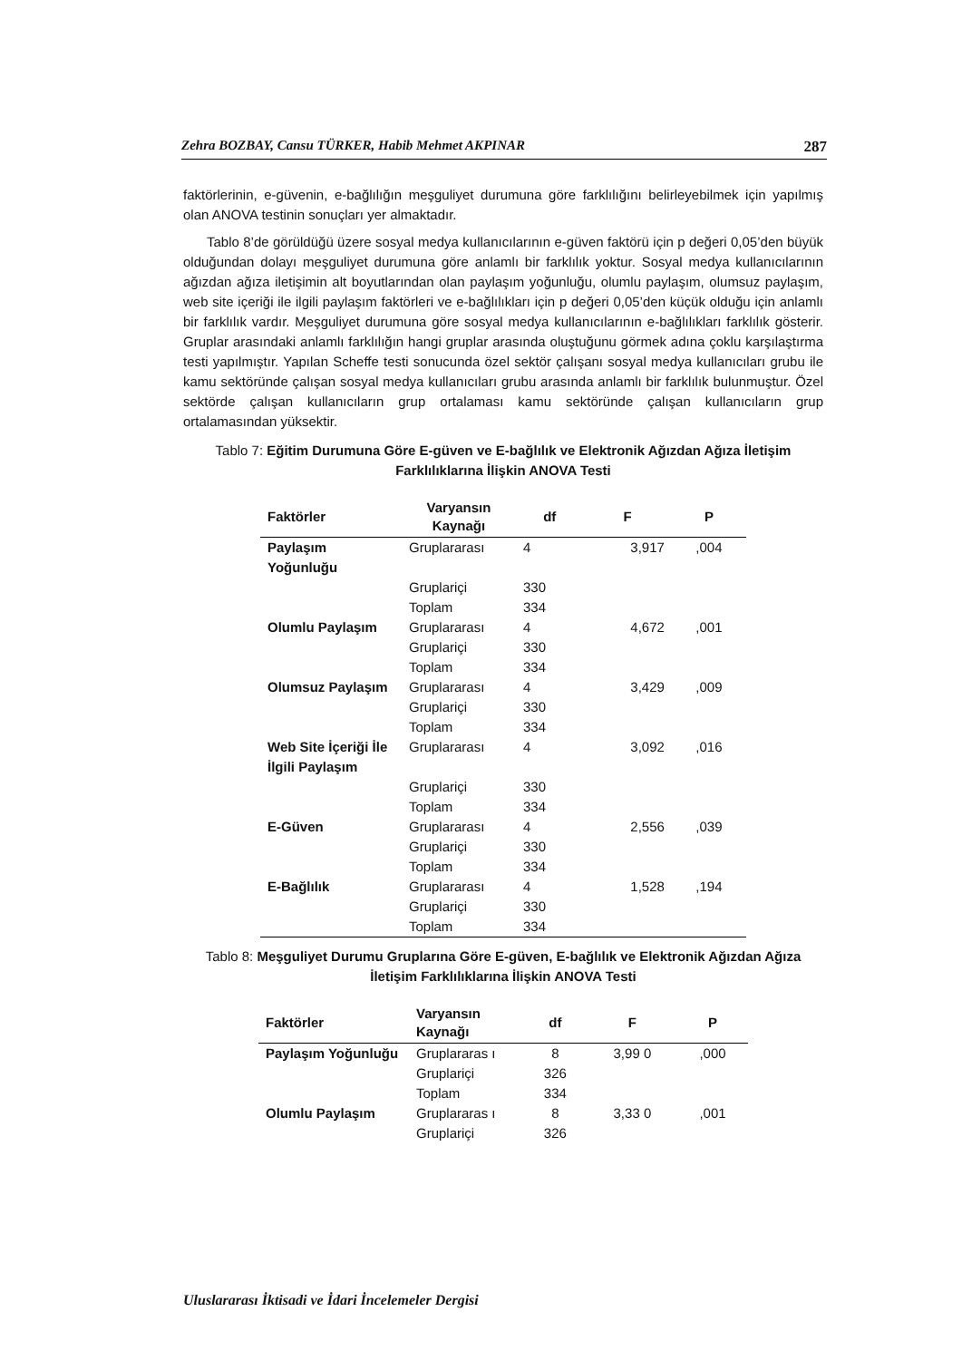Zehra BOZBAY, Cansu TÜRKER, Habib Mehmet AKPINAR 287
faktörlerinin, e-güvenin, e-bağlılığın meşguliyet durumuna göre farklılığını belirleyebilmek için yapılmış olan ANOVA testinin sonuçları yer almaktadır.
Tablo 8’de görüldüğü üzere sosyal medya kullanıcılarının e-güven faktörü için p değeri 0,05’den büyük olduğundan dolayı meşguliyet durumuna göre anlamlı bir farklılık yoktur. Sosyal medya kullanıcılarının ağızdan ağıza iletişimin alt boyutlarından olan paylaşım yoğunluğu, olumlu paylaşım, olumsuz paylaşım, web site içeriği ile ilgili paylaşım faktörleri ve e-bağlılıkları için p değeri 0,05’den küçük olduğu için anlamlı bir farklılık vardır. Meşguliyet durumuna göre sosyal medya kullanıcılarının e-bağlılıkları farklılık gösterir. Gruplar arasındaki anlamlı farklılığın hangi gruplar arasında oluştuğunu görmek adına çoklu karşılaştırma testi yapılmıştır. Yapılan Scheffe testi sonucunda özel sektör çalışanı sosyal medya kullanıcıları grubu ile kamu sektöründe çalışan sosyal medya kullanıcıları grubu arasında anlamlı bir farklılık bulunmuştur. Özel sektörde çalışan kullanıcıların grup ortalaması kamu sektöründe çalışan kullanıcıların grup ortalamasından yüksektir.
Tablo 7: Eğitim Durumuna Göre E-güven ve E-bağlılık ve Elektronik Ağızdan Ağıza İletişim Farklılıklarına İlişkin ANOVA Testi
| Faktörler | Varyansın Kaynağı | df | F | P |
| --- | --- | --- | --- | --- |
| Paylaşım Yoğunluğu | Gruplararası | 4 | 3,917 | ,004 |
| | Gruplariçi | 330 | | |
| | Toplam | 334 | | |
| Olumlu Paylaşım | Gruplararası | 4 | 4,672 | ,001 |
| | Gruplariçi | 330 | | |
| | Toplam | 334 | | |
| Olumsuz Paylaşım | Gruplararası | 4 | 3,429 | ,009 |
| | Gruplariçi | 330 | | |
| | Toplam | 334 | | |
| Web Site İçeriği İle İlgili Paylaşım | Gruplararası | 4 | 3,092 | ,016 |
| | Gruplariçi | 330 | | |
| | Toplam | 334 | | |
| E-Güven | Gruplararası | 4 | 2,556 | ,039 |
| | Gruplariçi | 330 | | |
| | Toplam | 334 | | |
| E-Bağlılık | Gruplararası | 4 | 1,528 | ,194 |
| | Gruplariçi | 330 | | |
| | Toplam | 334 | | |
Tablo 8: Meşguliyet Durumu Gruplarına Göre E-güven, E-bağlılık ve Elektronik Ağızdan Ağıza İletişim Farklılıklarına İlişkin ANOVA Testi
| Faktörler | Varyansın Kaynağı | df | F | P |
| --- | --- | --- | --- | --- |
| Paylaşım Yoğunluğu | Gruplararas ı | 8 | 3,99 0 | ,000 |
| | Gruplariçi | 326 | | |
| | Toplam | 334 | | |
| Olumlu Paylaşım | Gruplararas ı | 8 | 3,33 0 | ,001 |
| | Gruplariçi | 326 | | |
Uluslararası İktisadi ve İdari İncelemeler Dergisi